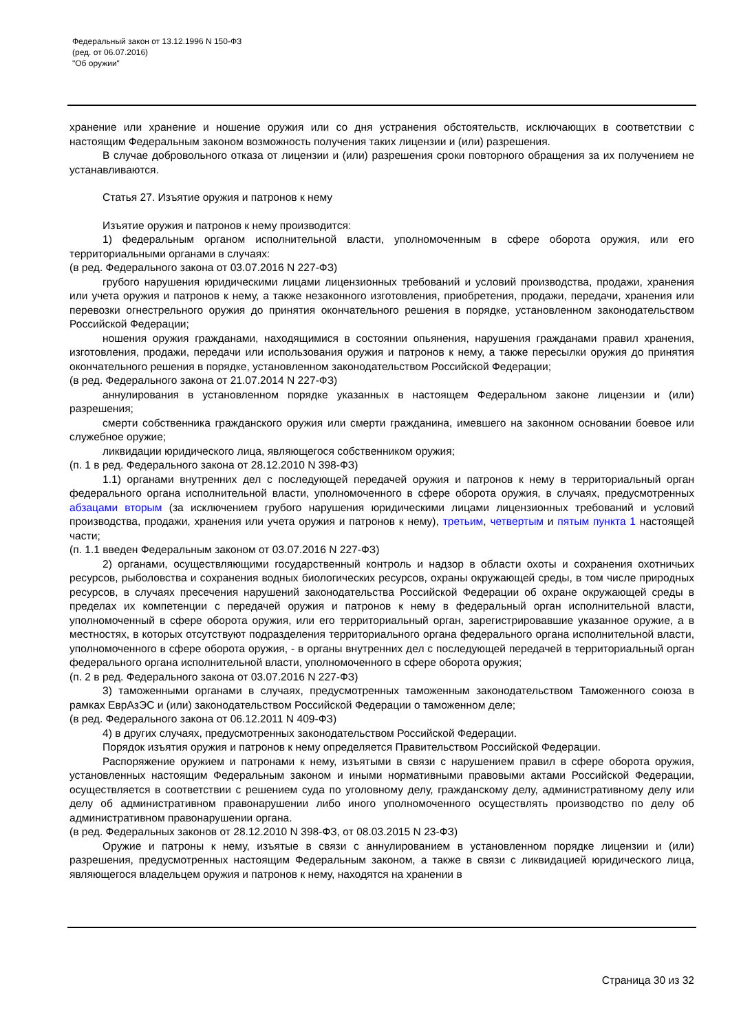Федеральный закон от 13.12.1996 N 150-ФЗ
(ред. от 06.07.2016)
"Об оружии"
хранение или хранение и ношение оружия или со дня устранения обстоятельств, исключающих в соответствии с настоящим Федеральным законом возможность получения таких лицензии и (или) разрешения.
В случае добровольного отказа от лицензии и (или) разрешения сроки повторного обращения за их получением не устанавливаются.
Статья 27. Изъятие оружия и патронов к нему
Изъятие оружия и патронов к нему производится:
1) федеральным органом исполнительной власти, уполномоченным в сфере оборота оружия, или его территориальными органами в случаях:
(в ред. Федерального закона от 03.07.2016 N 227-ФЗ)
грубого нарушения юридическими лицами лицензионных требований и условий производства, продажи, хранения или учета оружия и патронов к нему, а также незаконного изготовления, приобретения, продажи, передачи, хранения или перевозки огнестрельного оружия до принятия окончательного решения в порядке, установленном законодательством Российской Федерации;
ношения оружия гражданами, находящимися в состоянии опьянения, нарушения гражданами правил хранения, изготовления, продажи, передачи или использования оружия и патронов к нему, а также пересылки оружия до принятия окончательного решения в порядке, установленном законодательством Российской Федерации;
(в ред. Федерального закона от 21.07.2014 N 227-ФЗ)
аннулирования в установленном порядке указанных в настоящем Федеральном законе лицензии и (или) разрешения;
смерти собственника гражданского оружия или смерти гражданина, имевшего на законном основании боевое или служебное оружие;
ликвидации юридического лица, являющегося собственником оружия;
(п. 1 в ред. Федерального закона от 28.12.2010 N 398-ФЗ)
1.1) органами внутренних дел с последующей передачей оружия и патронов к нему в территориальный орган федерального органа исполнительной власти, уполномоченного в сфере оборота оружия, в случаях, предусмотренных абзацами вторым (за исключением грубого нарушения юридическими лицами лицензионных требований и условий производства, продажи, хранения или учета оружия и патронов к нему), третьим, четвертым и пятым пункта 1 настоящей части;
(п. 1.1 введен Федеральным законом от 03.07.2016 N 227-ФЗ)
2) органами, осуществляющими государственный контроль и надзор в области охоты и сохранения охотничьих ресурсов, рыболовства и сохранения водных биологических ресурсов, охраны окружающей среды, в том числе природных ресурсов, в случаях пресечения нарушений законодательства Российской Федерации об охране окружающей среды в пределах их компетенции с передачей оружия и патронов к нему в федеральный орган исполнительной власти, уполномоченный в сфере оборота оружия, или его территориальный орган, зарегистрировавшие указанное оружие, а в местностях, в которых отсутствуют подразделения территориального органа федерального органа исполнительной власти, уполномоченного в сфере оборота оружия, - в органы внутренних дел с последующей передачей в территориальный орган федерального органа исполнительной власти, уполномоченного в сфере оборота оружия;
(п. 2 в ред. Федерального закона от 03.07.2016 N 227-ФЗ)
3) таможенными органами в случаях, предусмотренных таможенным законодательством Таможенного союза в рамках ЕврАзЭС и (или) законодательством Российской Федерации о таможенном деле;
(в ред. Федерального закона от 06.12.2011 N 409-ФЗ)
4) в других случаях, предусмотренных законодательством Российской Федерации.
Порядок изъятия оружия и патронов к нему определяется Правительством Российской Федерации.
Распоряжение оружием и патронами к нему, изъятыми в связи с нарушением правил в сфере оборота оружия, установленных настоящим Федеральным законом и иными нормативными правовыми актами Российской Федерации, осуществляется в соответствии с решением суда по уголовному делу, гражданскому делу, административному делу или делу об административном правонарушении либо иного уполномоченного осуществлять производство по делу об административном правонарушении органа.
(в ред. Федеральных законов от 28.12.2010 N 398-ФЗ, от 08.03.2015 N 23-ФЗ)
Оружие и патроны к нему, изъятые в связи с аннулированием в установленном порядке лицензии и (или) разрешения, предусмотренных настоящим Федеральным законом, а также в связи с ликвидацией юридического лица, являющегося владельцем оружия и патронов к нему, находятся на хранении в
Страница 30 из 32